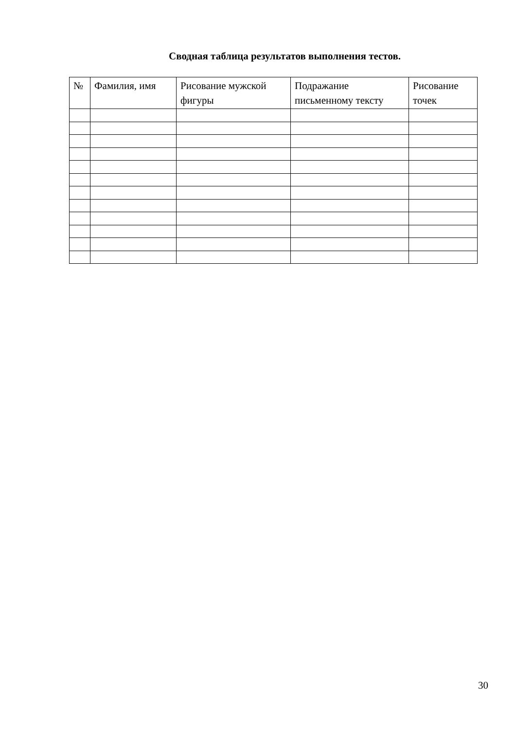Сводная таблица результатов выполнения тестов.
| № | Фамилия, имя | Рисование мужской фигуры | Подражание письменному тексту | Рисование точек |
| --- | --- | --- | --- | --- |
30